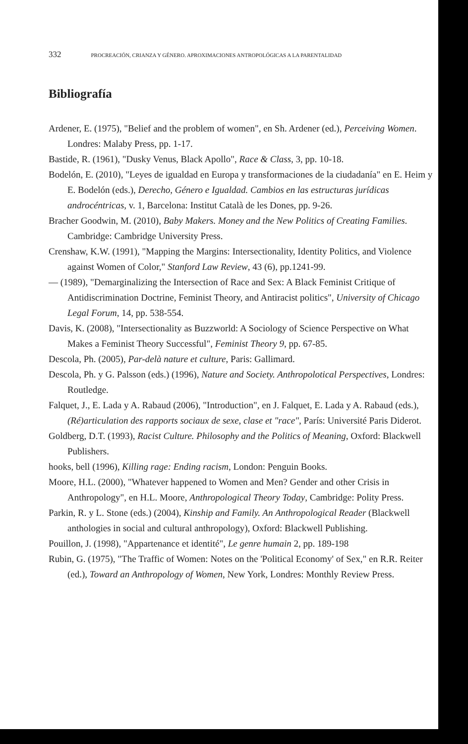332 PROCREACIÓN, CRIANZA Y GÉNERO. APROXIMACIONES ANTROPOLÓGICAS A LA PARENTALIDAD
Bibliografía
Ardener, E. (1975), "Belief and the problem of women", en Sh. Ardener (ed.), Perceiving Women. Londres: Malaby Press, pp. 1-17.
Bastide, R. (1961), "Dusky Venus, Black Apollo", Race & Class, 3, pp. 10-18.
Bodelón, E. (2010), "Leyes de igualdad en Europa y transformaciones de la ciudadanía" en E. Heim y E. Bodelón (eds.), Derecho, Género e Igualdad. Cambios en las estructuras jurídicas androcéntricas, v. 1, Barcelona: Institut Català de les Dones, pp. 9-26.
Bracher Goodwin, M. (2010), Baby Makers. Money and the New Politics of Creating Families. Cambridge: Cambridge University Press.
Crenshaw, K.W. (1991), "Mapping the Margins: Intersectionality, Identity Politics, and Violence against Women of Color," Stanford Law Review, 43 (6), pp.1241-99.
— (1989), "Demarginalizing the Intersection of Race and Sex: A Black Feminist Critique of Antidiscrimination Doctrine, Feminist Theory, and Antiracist politics", University of Chicago Legal Forum, 14, pp. 538-554.
Davis, K. (2008), "Intersectionality as Buzzworld: A Sociology of Science Perspective on What Makes a Feminist Theory Successful", Feminist Theory 9, pp. 67-85.
Descola, Ph. (2005), Par-delà nature et culture, Paris: Gallimard.
Descola, Ph. y G. Palsson (eds.) (1996), Nature and Society. Anthropolotical Perspectives, Londres: Routledge.
Falquet, J., E. Lada y A. Rabaud (2006), "Introduction", en J. Falquet, E. Lada y A. Rabaud (eds.), (Ré)articulation des rapports sociaux de sexe, clase et "race", París: Université Paris Diderot.
Goldberg, D.T. (1993), Racist Culture. Philosophy and the Politics of Meaning, Oxford: Blackwell Publishers.
hooks, bell (1996), Killing rage: Ending racism, London: Penguin Books.
Moore, H.L. (2000), "Whatever happened to Women and Men? Gender and other Crisis in Anthropology", en H.L. Moore, Anthropological Theory Today, Cambridge: Polity Press.
Parkin, R. y L. Stone (eds.) (2004), Kinship and Family. An Anthropological Reader (Blackwell anthologies in social and cultural anthropology), Oxford: Blackwell Publishing.
Pouillon, J. (1998), "Appartenance et identité", Le genre humain 2, pp. 189-198
Rubin, G. (1975), "The Traffic of Women: Notes on the 'Political Economy' of Sex," en R.R. Reiter (ed.), Toward an Anthropology of Women, New York, Londres: Monthly Review Press.